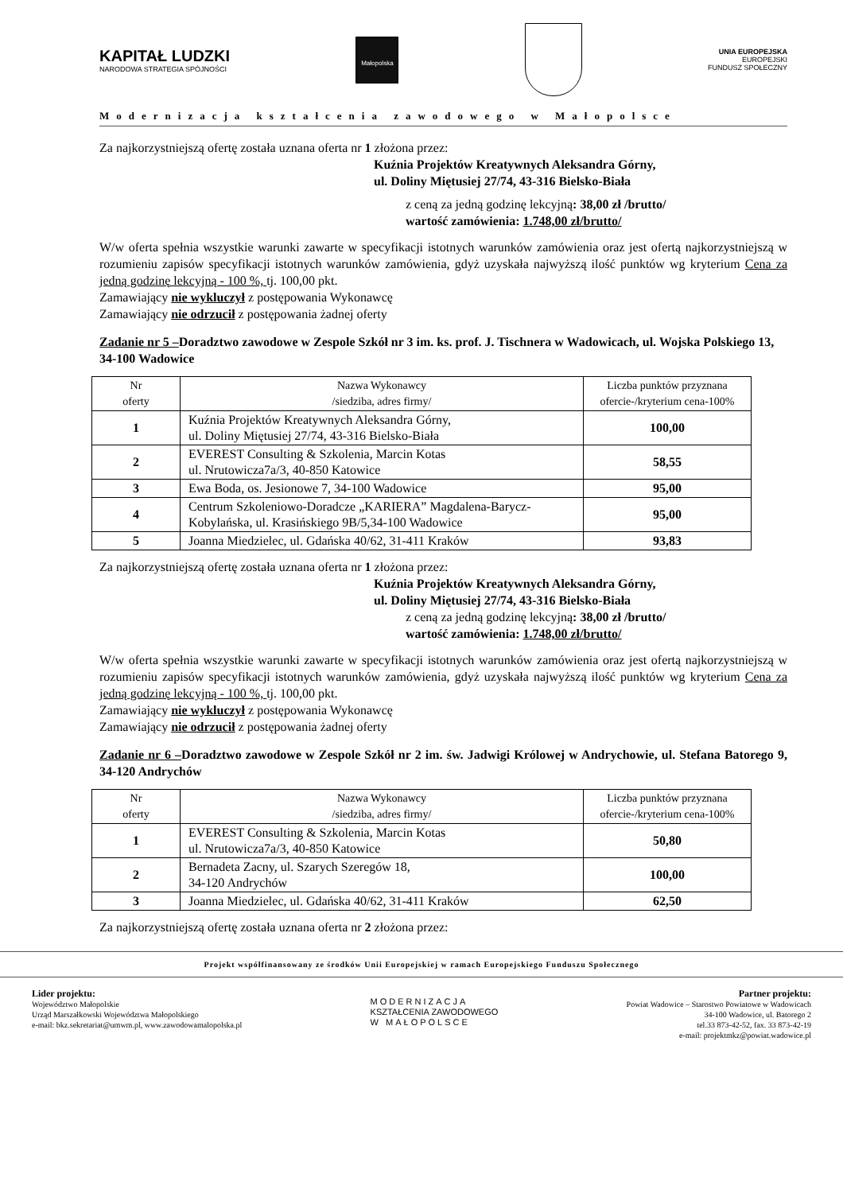KAPITAŁ LUDZKI
NARODOWA STRATEGIA SPÓJNOŚCI
Małopolska
UNIA EUROPEJSKA
EUROPEJSKI
FUNDUSZ SPOŁECZNY
Modernizacja kształcenia zawodowego w Małopolsce
Za najkorzystniejszą ofertę została uznana oferta nr 1 złożona przez:
Kuźnia Projektów Kreatywnych Aleksandra Górny,
ul. Doliny Miętusiej 27/74, 43-316 Bielsko-Biała
z ceną za jedną godzinę lekcyjną: 38,00 zł /brutto/
wartość zamówienia: 1.748,00 zł/brutto/
W/w oferta spełnia wszystkie warunki zawarte w specyfikacji istotnych warunków zamówienia oraz jest ofertą najkorzystniejszą w rozumieniu zapisów specyfikacji istotnych warunków zamówienia, gdyż uzyskała najwyższą ilość punktów wg kryterium Cena za jedną godzinę lekcyjną - 100 %, tj. 100,00 pkt.
Zamawiający nie wykluczył z postępowania Wykonawcę
Zamawiający nie odrzucił z postępowania żadnej oferty
Zadanie nr 5 –Doradztwo zawodowe w Zespole Szkół nr 3 im. ks. prof. J. Tischnera w Wadowicach, ul. Wojska Polskiego 13, 34-100 Wadowice
| Nr oferty | Nazwa Wykonawcy /siedziba, adres firmy/ | Liczba punktów przyznana ofercie-/kryterium cena-100% |
| --- | --- | --- |
| 1 | Kuźnia Projektów Kreatywnych Aleksandra Górny, ul. Doliny Miętusiej 27/74, 43-316 Bielsko-Biała | 100,00 |
| 2 | EVEREST Consulting & Szkolenia, Marcin Kotas ul. Nrutowicza7a/3, 40-850 Katowice | 58,55 |
| 3 | Ewa Boda, os. Jesionowe 7, 34-100 Wadowice | 95,00 |
| 4 | Centrum Szkoleniowo-Doradcze „KARIERA” Magdalena-Barycz-Kobylańska, ul. Krasińskiego 9B/5,34-100 Wadowice | 95,00 |
| 5 | Joanna Miedzielec, ul. Gdańska 40/62, 31-411 Kraków | 93,83 |
Za najkorzystniejszą ofertę została uznana oferta nr 1 złożona przez:
Kuźnia Projektów Kreatywnych Aleksandra Górny,
ul. Doliny Miętusiej 27/74, 43-316 Bielsko-Biała
z ceną za jedną godzinę lekcyjną: 38,00 zł /brutto/
wartość zamówienia: 1.748,00 zł/brutto/
W/w oferta spełnia wszystkie warunki zawarte w specyfikacji istotnych warunków zamówienia oraz jest ofertą najkorzystniejszą w rozumieniu zapisów specyfikacji istotnych warunków zamówienia, gdyż uzyskała najwyższą ilość punktów wg kryterium Cena za jedną godzinę lekcyjną - 100 %, tj. 100,00 pkt.
Zamawiający nie wykluczył z postępowania Wykonawcę
Zamawiający nie odrzucił z postępowania żadnej oferty
Zadanie nr 6 –Doradztwo zawodowe w Zespole Szkół nr 2 im. św. Jadwigi Królowej w Andrychowie, ul. Stefana Batorego 9, 34-120 Andrychów
| Nr oferty | Nazwa Wykonawcy /siedziba, adres firmy/ | Liczba punktów przyznana ofercie-/kryterium cena-100% |
| --- | --- | --- |
| 1 | EVEREST Consulting & Szkolenia, Marcin Kotas ul. Nrutowicza7a/3, 40-850 Katowice | 50,80 |
| 2 | Bernadeta Zacny, ul. Szarych Szeregów 18, 34-120 Andrychów | 100,00 |
| 3 | Joanna Miedzielec, ul. Gdańska 40/62, 31-411 Kraków | 62,50 |
Za najkorzystniejszą ofertę została uznana oferta nr 2 złożona przez:
Projekt współfinansowany ze środków Unii Europejskiej w ramach Europejskiego Funduszu Społecznego
Lider projektu:
Województwo Małopolskie
Urząd Marszałkowski Województwa Małopolskiego
e-mail: bkz.sekretariat@umwm.pl, www.zawodowamalopolska.pl
MODERNIZACJA
KSZTAŁCENIA ZAWODOWEGO
W MAŁOPOLSCE
Partner projektu:
Powiat Wadowice – Starostwo Powiatowe w Wadowicach
34-100 Wadowice, ul. Batorego 2
tel.33 873-42-52, fax. 33 873-42-19
e-mail: projektmkz@powiat.wadowice.pl